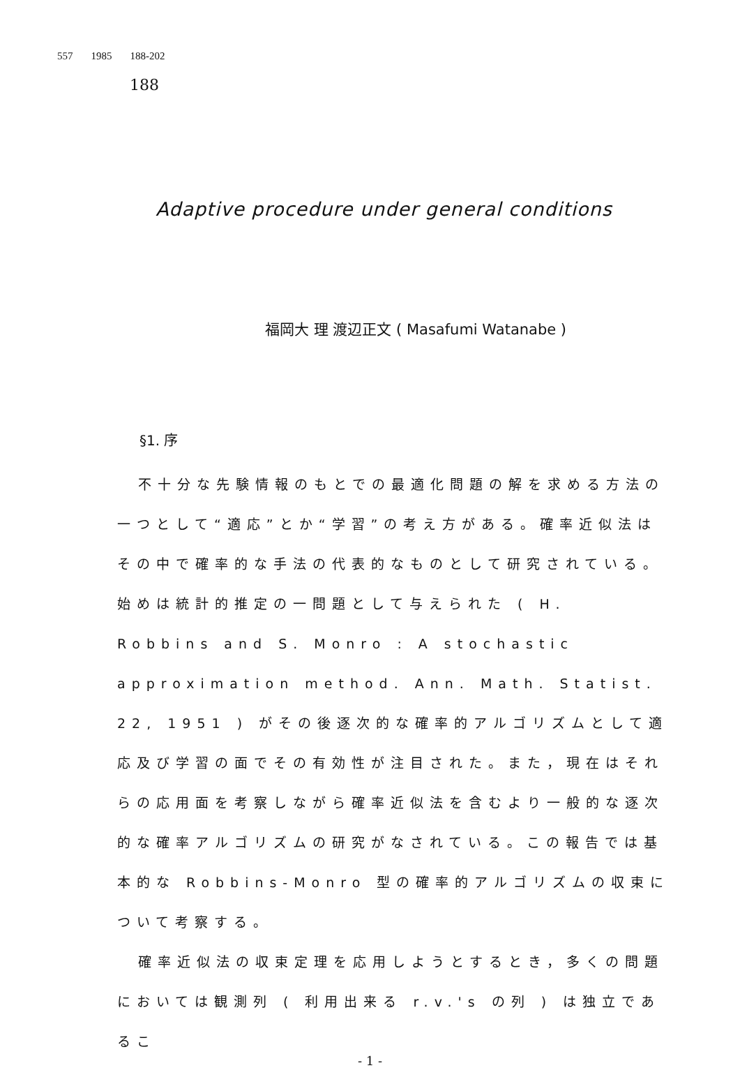557 1985 188-202
188
Adaptive procedure under general conditions
福岡大 理 渡辺正文 ( Masafumi Watanabe )
§1. 序
不十分な先験情報のもとでの最適化問題の解を求める方法の一つとして“適応”とか“学習”の考え方がある。確率近似法はその中で確率的な手法の代表的なものとして研究されている。始めは統計的推定の一問題として与えられた ( H. Robbins and S. Monro : A stochastic approximation method. Ann. Math. Statist. 22, 1951 ) がその後逐次的な確率的アルゴリズムとして適応及び学習の面でその有効性が注目された。また，現在はそれらの応用面を考察しながら確率近似法を含むより一般的な逐次的な確率アルゴリズムの研究がなされている。この報告では基本的な Robbins-Monro 型の確率的アルゴリズムの収束について考察する。
確率近似法の収束定理を応用しようとするとき，多くの問題においては観測列 ( 利用出来る r.v.'s の列 ) は独立であるこ
- 1 -